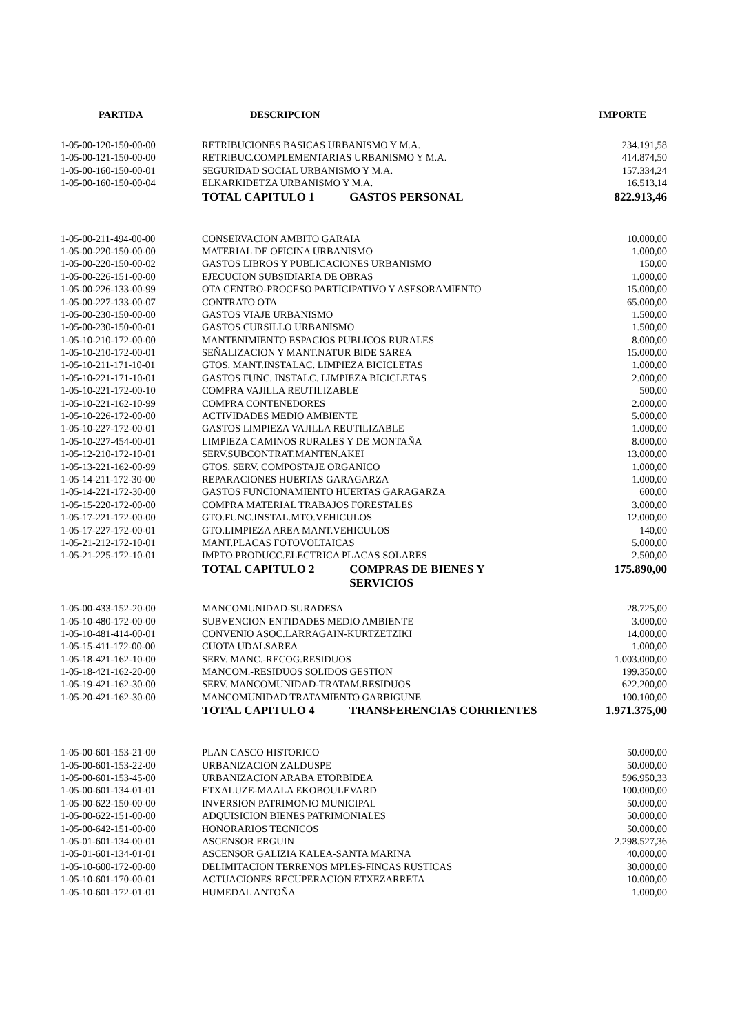| PARTIDA | DESCRIPCION | IMPORTE |
| --- | --- | --- |
| 1-05-00-120-150-00-00 | RETRIBUCIONES BASICAS URBANISMO Y M.A. | 234.191,58 |
| 1-05-00-121-150-00-00 | RETRIBUC.COMPLEMENTARIAS URBANISMO Y M.A. | 414.874,50 |
| 1-05-00-160-150-00-01 | SEGURIDAD SOCIAL URBANISMO Y M.A. | 157.334,24 |
| 1-05-00-160-150-00-04 | ELKARKIDETZA URBANISMO Y M.A. | 16.513,14 |
| | TOTAL CAPITULO 1 GASTOS PERSONAL | 822.913,46 |
| 1-05-00-211-494-00-00 | CONSERVACION AMBITO GARAIA | 10.000,00 |
| 1-05-00-220-150-00-00 | MATERIAL DE OFICINA URBANISMO | 1.000,00 |
| 1-05-00-220-150-00-02 | GASTOS LIBROS Y PUBLICACIONES URBANISMO | 150,00 |
| 1-05-00-226-151-00-00 | EJECUCION SUBSIDIARIA DE OBRAS | 1.000,00 |
| 1-05-00-226-133-00-99 | OTA CENTRO-PROCESO PARTICIPATIVO Y ASESORAMIENTO | 15.000,00 |
| 1-05-00-227-133-00-07 | CONTRATO OTA | 65.000,00 |
| 1-05-00-230-150-00-00 | GASTOS VIAJE URBANISMO | 1.500,00 |
| 1-05-00-230-150-00-01 | GASTOS CURSILLO URBANISMO | 1.500,00 |
| 1-05-10-210-172-00-00 | MANTENIMIENTO ESPACIOS PUBLICOS RURALES | 8.000,00 |
| 1-05-10-210-172-00-01 | SEÑALIZACION Y MANT.NATUR BIDE SAREA | 15.000,00 |
| 1-05-10-211-171-10-01 | GTOS. MANT.INSTALAC. LIMPIEZA BICICLETAS | 1.000,00 |
| 1-05-10-221-171-10-01 | GASTOS FUNC. INSTALC. LIMPIEZA BICICLETAS | 2.000,00 |
| 1-05-10-221-172-00-10 | COMPRA VAJILLA REUTILIZABLE | 500,00 |
| 1-05-10-221-162-10-99 | COMPRA CONTENEDORES | 2.000,00 |
| 1-05-10-226-172-00-00 | ACTIVIDADES MEDIO AMBIENTE | 5.000,00 |
| 1-05-10-227-172-00-01 | GASTOS LIMPIEZA VAJILLA REUTILIZABLE | 1.000,00 |
| 1-05-10-227-454-00-01 | LIMPIEZA CAMINOS RURALES Y DE MONTAÑA | 8.000,00 |
| 1-05-12-210-172-10-01 | SERV.SUBCONTRAT.MANTEN.AKEI | 13.000,00 |
| 1-05-13-221-162-00-99 | GTOS. SERV. COMPOSTAJE ORGANICO | 1.000,00 |
| 1-05-14-211-172-30-00 | REPARACIONES HUERTAS GARAGARZA | 1.000,00 |
| 1-05-14-221-172-30-00 | GASTOS FUNCIONAMIENTO HUERTAS GARAGARZA | 600,00 |
| 1-05-15-220-172-00-00 | COMPRA MATERIAL TRABAJOS FORESTALES | 3.000,00 |
| 1-05-17-221-172-00-00 | GTO.FUNC.INSTAL.MTO.VEHICULOS | 12.000,00 |
| 1-05-17-227-172-00-01 | GTO.LIMPIEZA AREA MANT.VEHICULOS | 140,00 |
| 1-05-21-212-172-10-01 | MANT.PLACAS FOTOVOLTAICAS | 5.000,00 |
| 1-05-21-225-172-10-01 | IMPTO.PRODUCC.ELECTRICA PLACAS SOLARES | 2.500,00 |
| | TOTAL CAPITULO 2 COMPRAS DE BIENES Y SERVICIOS | 175.890,00 |
| 1-05-00-433-152-20-00 | MANCOMUNIDAD-SURADESA | 28.725,00 |
| 1-05-10-480-172-00-00 | SUBVENCION ENTIDADES MEDIO AMBIENTE | 3.000,00 |
| 1-05-10-481-414-00-01 | CONVENIO ASOC.LARRAGAIN-KURTZETZIKI | 14.000,00 |
| 1-05-15-411-172-00-00 | CUOTA UDALSAREA | 1.000,00 |
| 1-05-18-421-162-10-00 | SERV. MANC.-RECOG.RESIDUOS | 1.003.000,00 |
| 1-05-18-421-162-20-00 | MANCOM.-RESIDUOS SOLIDOS GESTION | 199.350,00 |
| 1-05-19-421-162-30-00 | SERV. MANCOMUNIDAD-TRATAM.RESIDUOS | 622.200,00 |
| 1-05-20-421-162-30-00 | MANCOMUNIDAD TRATAMIENTO GARBIGUNE | 100.100,00 |
| | TOTAL CAPITULO 4 TRANSFERENCIAS CORRIENTES | 1.971.375,00 |
| 1-05-00-601-153-21-00 | PLAN CASCO HISTORICO | 50.000,00 |
| 1-05-00-601-153-22-00 | URBANIZACION ZALDUSPE | 50.000,00 |
| 1-05-00-601-153-45-00 | URBANIZACION ARABA ETORBIDEA | 596.950,33 |
| 1-05-00-601-134-01-01 | ETXALUZE-MAALA EKOBOULEVARD | 100.000,00 |
| 1-05-00-622-150-00-00 | INVERSION PATRIMONIO MUNICIPAL | 50.000,00 |
| 1-05-00-622-151-00-00 | ADQUISICION BIENES PATRIMONIALES | 50.000,00 |
| 1-05-00-642-151-00-00 | HONORARIOS TECNICOS | 50.000,00 |
| 1-05-01-601-134-00-01 | ASCENSOR ERGUIN | 2.298.527,36 |
| 1-05-01-601-134-01-01 | ASCENSOR GALIZIA KALEA-SANTA MARINA | 40.000,00 |
| 1-05-10-600-172-00-00 | DELIMITACION TERRENOS MPLES-FINCAS RUSTICAS | 30.000,00 |
| 1-05-10-601-170-00-01 | ACTUACIONES RECUPERACION ETXEZARRETA | 10.000,00 |
| 1-05-10-601-172-01-01 | HUMEDAL ANTOÑA | 1.000,00 |